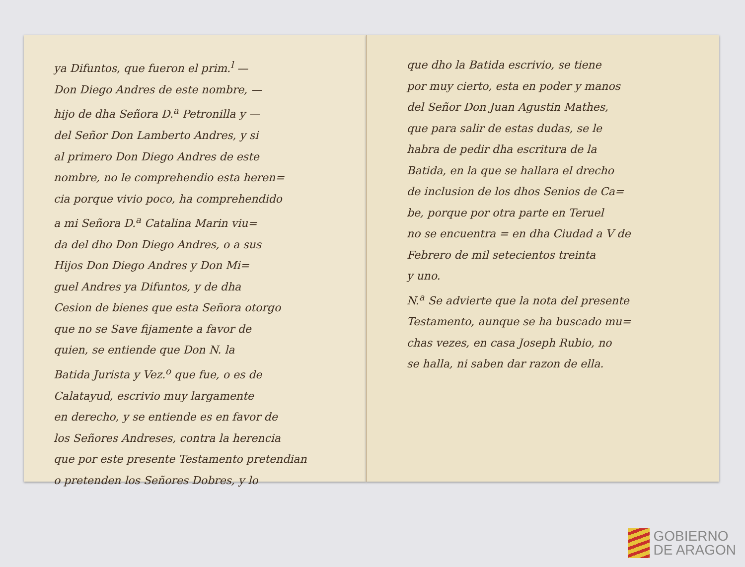ya Difuntos, que fueron el prim.<sup>l</sup> —
Don Diego Andres de este nombre, —
hijo de dha Señora D.<sup>a</sup> Petronilla y —
del Señor Don Lamberto Andres, y si
al primero Don Diego Andres de este
nombre, no le comprehendio esta heren=
cia porque vivio poco, ha comprehendido
a mi Señora D.<sup>a</sup> Catalina Marin viu=
da del dho Don Diego Andres, o a sus
Hijos Don Diego Andres y Don Mi=
guel Andres ya Difuntos, y de dha
Cesion de bienes que esta Señora otorgo
que no se Save fijamente a favor de
quien, se entiende que Don N. la
Batida Jurista y Vez.<sup>o</sup> que fue, o es de
Calatayud, escrivio muy largamente
en derecho, y se entiende es en favor de
los Señores Andreses, contra la herencia
que por este presente Testamento pretendian
o pretenden los Señores Dobres, y lo
que dho la Batida escrivio, se tiene
por muy cierto, esta en poder y manos
del Señor Don Juan Agustin Mathes,
que para salir de estas dudas, se le
habra de pedir dha escritura de la
Batida, en la que se hallara el drecho
de inclusion de los dhos Senios de Ca=
be, porque por otra parte en Teruel
no se encuentra = en dha Ciudad a V de
Febrero de mil setecientos treinta
y uno.
N.<sup>a</sup> Se advierte que la nota del presente
Testamento, aunque se ha buscado mu=
chas vezes, en casa Joseph Rubio, no
se halla, ni saben dar razon de ella.
GOBIERNO
DE ARAGON